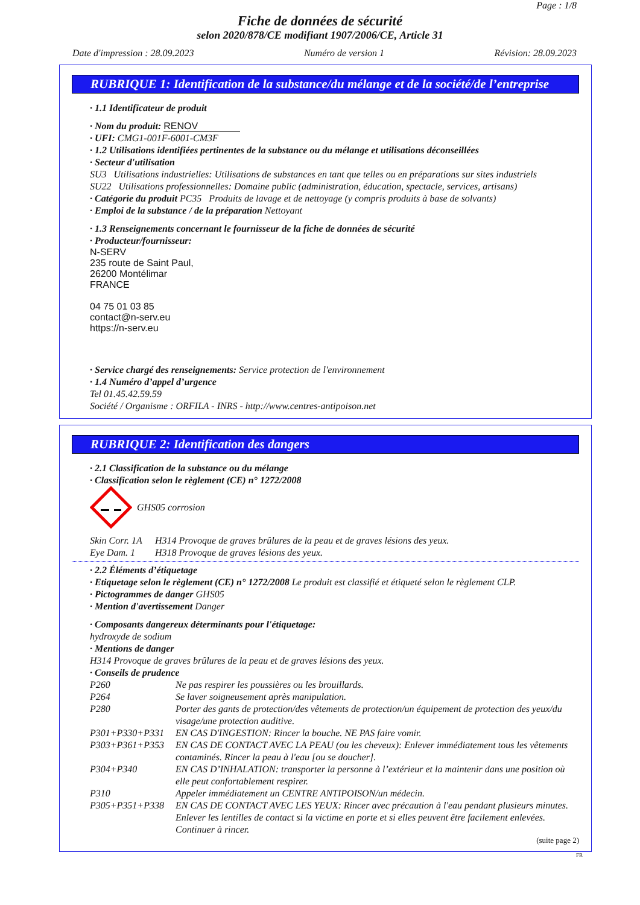Page : 1/8
Fiche de données de sécurité
selon 2020/878/CE modifiant 1907/2006/CE, Article 31
Date d'impression : 28.09.2023 Numéro de version 1 Révision: 28.09.2023
RUBRIQUE 1: Identification de la substance/du mélange et de la société/de l’entreprise
· 1.1 Identificateur de produit
· Nom du produit: RENOV
· UFI: CMG1-001F-6001-CM3F
· 1.2 Utilisations identifiées pertinentes de la substance ou du mélange et utilisations déconseillées
· Secteur d'utilisation
SU3 Utilisations industrielles: Utilisations de substances en tant que telles ou en préparations sur sites industriels
SU22 Utilisations professionnelles: Domaine public (administration, éducation, spectacle, services, artisans)
· Catégorie du produit PC35 Produits de lavage et de nettoyage (y compris produits à base de solvants)
· Emploi de la substance / de la préparation Nettoyant
· 1.3 Renseignements concernant le fournisseur de la fiche de données de sécurité
· Producteur/fournisseur:
N-SERV
235 route de Saint Paul,
26200 Montélimar
FRANCE
04 75 01 03 85
contact@n-serv.eu
https://n-serv.eu
· Service chargé des renseignements: Service protection de l'environnement
· 1.4 Numéro d’appel d’urgence
Tel 01.45.42.59.59
Société / Organisme : ORFILA - INRS - http://www.centres-antipoison.net
RUBRIQUE 2: Identification des dangers
· 2.1 Classification de la substance ou du mélange
· Classification selon le règlement (CE) n° 1272/2008
GHS05 corrosion
Skin Corr. 1A H314 Provoque de graves brûlures de la peau et de graves lésions des yeux.
Eye Dam. 1 H318 Provoque de graves lésions des yeux.
· 2.2 Éléments d’étiquetage
· Etiquetage selon le règlement (CE) n° 1272/2008 Le produit est classifié et étiqueté selon le règlement CLP.
· Pictogrammes de danger GHS05
· Mention d'avertissement Danger
· Composants dangereux déterminants pour l'étiquetage:
hydroxyde de sodium
· Mentions de danger
H314 Provoque de graves brûlures de la peau et de graves lésions des yeux.
· Conseils de prudence
P260 Ne pas respirer les poussières ou les brouillards.
P264 Se laver soigneusement après manipulation.
P280 Porter des gants de protection/des vêtements de protection/un équipement de protection des yeux/du visage/une protection auditive.
P301+P330+P331 EN CAS D'INGESTION: Rincer la bouche. NE PAS faire vomir.
P303+P361+P353 EN CAS DE CONTACT AVEC LA PEAU (ou les cheveux): Enlever immédiatement tous les vêtements contaminés. Rincer la peau à l'eau [ou se doucher].
P304+P340 EN CAS D’INHALATION: transporter la personne à l’extérieur et la maintenir dans une position où elle peut confortablement respirer.
P310 Appeler immédiatement un CENTRE ANTIPOISON/un médecin.
P305+P351+P338 EN CAS DE CONTACT AVEC LES YEUX: Rincer avec précaution à l'eau pendant plusieurs minutes. Enlever les lentilles de contact si la victime en porte et si elles peuvent être facilement enlevées. Continuer à rincer.
(suite page 2)
FR